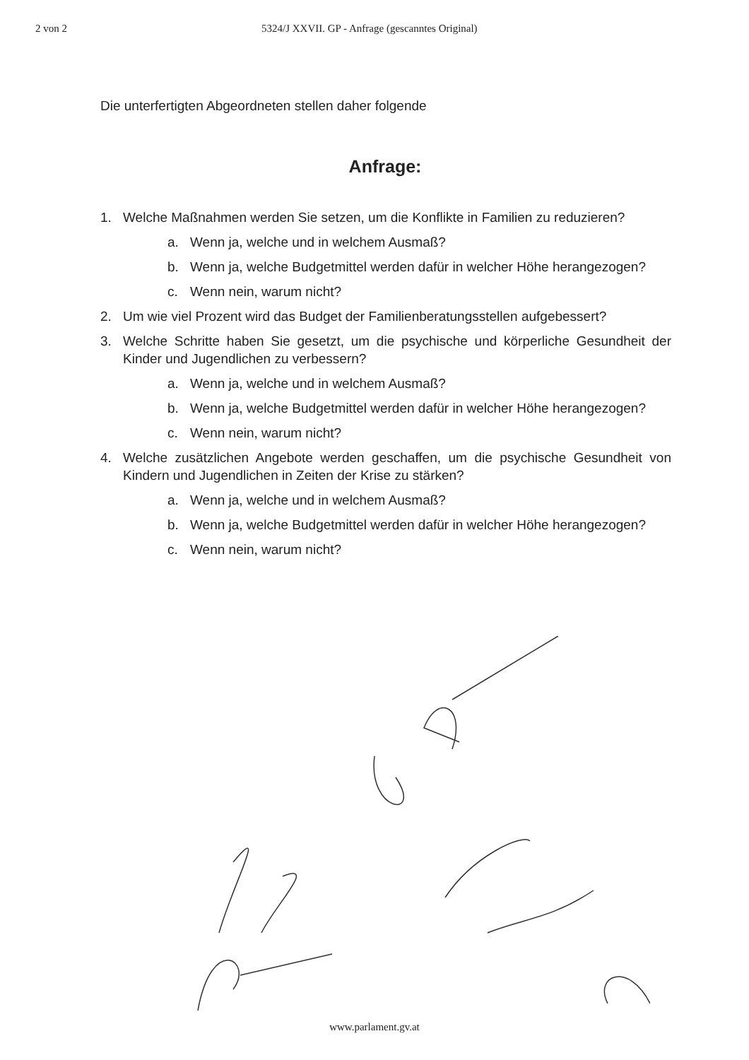2 von 2 5324/J XXVII. GP - Anfrage (gescanntes Original)
Die unterfertigten Abgeordneten stellen daher folgende
Anfrage:
1. Welche Maßnahmen werden Sie setzen, um die Konflikte in Familien zu reduzieren?
a. Wenn ja, welche und in welchem Ausmaß?
b. Wenn ja, welche Budgetmittel werden dafür in welcher Höhe herangezogen?
c. Wenn nein, warum nicht?
2. Um wie viel Prozent wird das Budget der Familienberatungsstellen aufgebessert?
3. Welche Schritte haben Sie gesetzt, um die psychische und körperliche Gesundheit der Kinder und Jugendlichen zu verbessern?
a. Wenn ja, welche und in welchem Ausmaß?
b. Wenn ja, welche Budgetmittel werden dafür in welcher Höhe herangezogen?
c. Wenn nein, warum nicht?
4. Welche zusätzlichen Angebote werden geschaffen, um die psychische Gesundheit von Kindern und Jugendlichen in Zeiten der Krise zu stärken?
a. Wenn ja, welche und in welchem Ausmaß?
b. Wenn ja, welche Budgetmittel werden dafür in welcher Höhe herangezogen?
c. Wenn nein, warum nicht?
www.parlament.gv.at